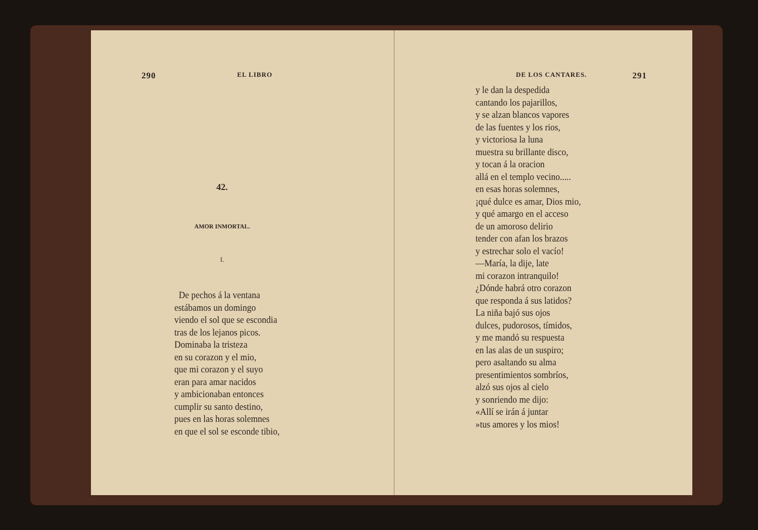290 EL LIBRO
42.
AMOR INMORTAL.
I.
De pechos á la ventana
estábamos un domingo
viendo el sol que se escondia
tras de los lejanos picos.
Dominaba la tristeza
en su corazon y el mio,
que mi corazon y el suyo
eran para amar nacidos
y ambicionaban entonces
cumplir su santo destino,
pues en las horas solemnes
en que el sol se esconde tibio,
DE LOS CANTARES. 291
y le dan la despedida
cantando los pajarillos,
y se alzan blancos vapores
de las fuentes y los rios,
y victoriosa la luna
muestra su brillante disco,
y tocan á la oracion
allá en el templo vecino.....
en esas horas solemnes,
¡qué dulce es amar, Dios mio,
y qué amargo en el acceso
de un amoroso delirio
tender con afan los brazos
y estrechar solo el vacío!
—María, la dije, late
mi corazon intranquilo!
¿Dónde habrá otro corazon
que responda á sus latidos?
La niña bajó sus ojos
dulces, pudorosos, tímidos,
y me mandó su respuesta
en las alas de un suspiro;
pero asaltando su alma
presentimientos sombríos,
alzó sus ojos al cielo
y sonriendo me dijo:
«Allí se irán á juntar
»tus amores y los mios!